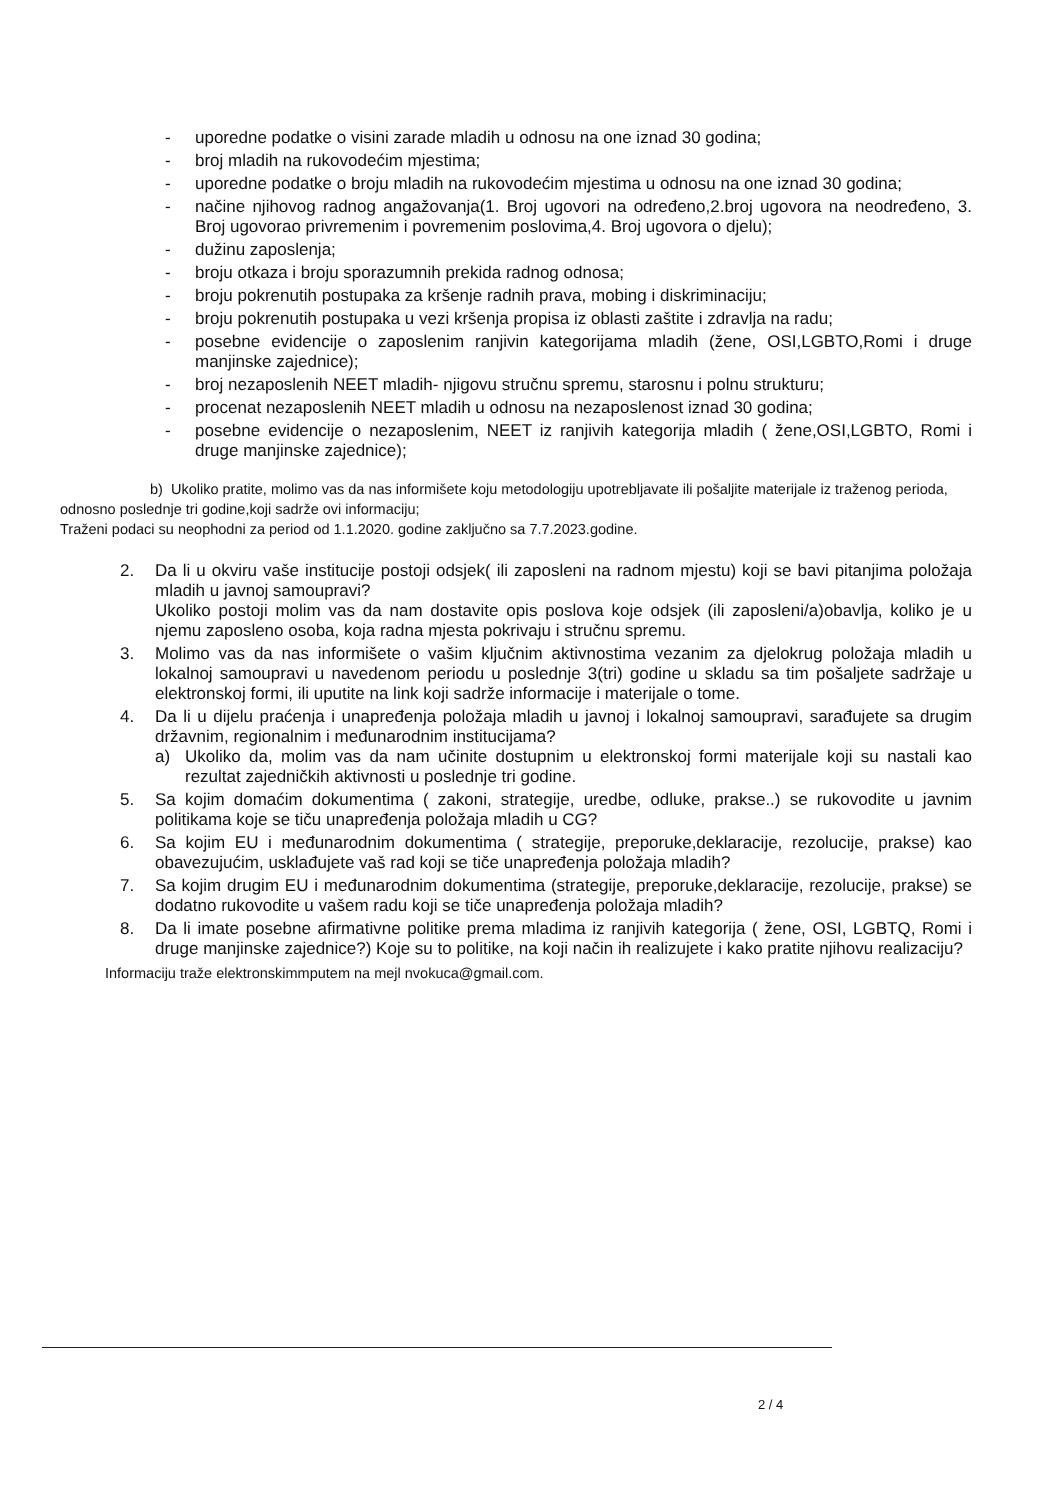- uporedne podatke o visini zarade mladih u odnosu na one iznad 30 godina;
- broj mladih na rukovodećim mjestima;
- uporedne podatke o broju mladih na rukovodećim mjestima u odnosu na one iznad 30 godina;
- načine njihovog radnog angažovanja(1. Broj ugovori na određeno,2.broj ugovora na neodređeno, 3. Broj ugovorao privremenim i povremenim poslovima,4. Broj ugovora o djelu);
- dužinu zaposlenja;
- broju otkaza i broju sporazumnih prekida radnog odnosa;
- broju pokrenutih postupaka za kršenje radnih prava, mobing i diskriminaciju;
- broju pokrenutih postupaka u vezi kršenja propisa iz oblasti zaštite i zdravlja na radu;
- posebne evidencije o zaposlenim ranjivin kategorijama mladih (žene, OSI,LGBTO,Romi i druge manjinske zajednice);
- broj nezaposlenih NEET mladih- njigovu stručnu spremu, starosnu i polnu strukturu;
- procenat nezaposlenih NEET mladih u odnosu na nezaposlenost iznad 30 godina;
- posebne evidencije o nezaposlenim, NEET iz ranjivih kategorija mladih ( žene,OSI,LGBTO, Romi i druge manjinske zajednice);
b) Ukoliko pratite, molimo vas da nas informišete koju metodologiju upotrebljavate ili pošaljite materijale iz traženog perioda, odnosno poslednje tri godine,koji sadrže ovi informaciju;
Traženi podaci su neophodni za period od 1.1.2020. godine zaključno sa 7.7.2023.godine.
2. Da li u okviru vaše institucije postoji odsjek( ili zaposleni na radnom mjestu) koji se bavi pitanjima položaja mladih u javnoj samoupravi?
Ukoliko postoji molim vas da nam dostavite opis poslova koje odsjek (ili zaposleni/a)obavlja, koliko je u njemu zaposleno osoba, koja radna mjesta pokrivaju i stručnu spremu.
3. Molimo vas da nas informišete o vašim ključnim aktivnostima vezanim za djelokrug položaja mladih u lokalnoj samoupravi u navedenom periodu u poslednje 3(tri) godine u skladu sa tim pošaljete sadržaje u elektronskoj formi, ili uputite na link koji sadrže informacije i materijale o tome.
4. Da li u dijelu praćenja i unapređenja položaja mladih u javnoj i lokalnoj samoupravi, sarađujete sa drugim državnim, regionalnim i međunarodnim institucijama?
a) Ukoliko da, molim vas da nam učinite dostupnim u elektronskoj formi materijale koji su nastali kao rezultat zajedničkih aktivnosti u poslednje tri godine.
5. Sa kojim domaćim dokumentima ( zakoni, strategije, uredbe, odluke, prakse..) se rukovodite u javnim politikama koje se tiču unapređenja položaja mladih u CG?
6. Sa kojim EU i međunarodnim dokumentima ( strategije, preporuke,deklaracije, rezolucije, prakse) kao obavezujućim, usklađujete vaš rad koji se tiče unapređenja položaja mladih?
7. Sa kojim drugim EU i međunarodnim dokumentima (strategije, preporuke,deklaracije, rezolucije, prakse) se dodatno rukovodite u vašem radu koji se tiče unapređenja položaja mladih?
8. Da li imate posebne afirmativne politike prema mladima iz ranjivih kategorija ( žene, OSI, LGBTQ, Romi i druge manjinske zajednice?) Koje su to politike, na koji način ih realizujete i kako pratite njihovu realizaciju?
Informaciju traže elektronskimmputem na mejl nvokuca@gmail.com.
2 / 4